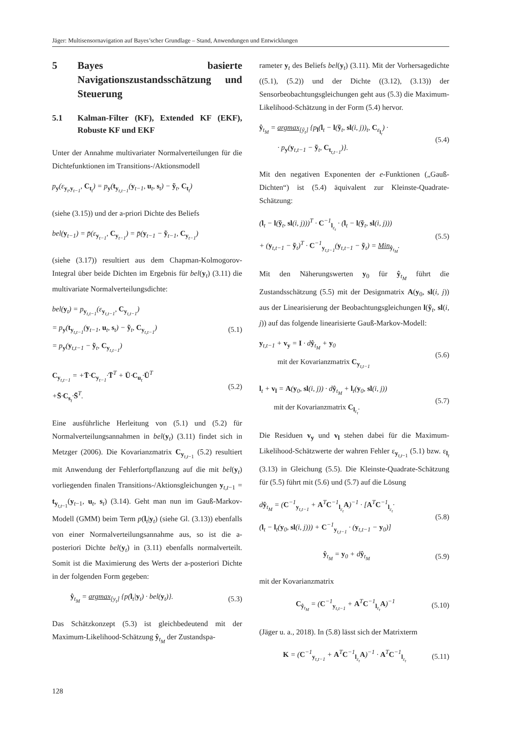Jäger: Multisensornavigation auf Bayes’scher Grundlage – Stand, Anwendungen und Entwicklungen
5 Bayes basierte Navigationszustandsschätzung und Steuerung
5.1 Kalman-Filter (KF), Extended KF (EKF), Robuste KF und EKF
Unter der Annahme multivariater Normalverteilungen für die Dichtefunktionen im Transitions-/Aktionsmodell
p<sub>y</sub>(ε<sub>y<sub>t</sub>,y<sub>t−1</sub></sub>, C<sub>t<sub>t</sub></sub>) = p<sub>y</sub>(t<sub>y<sub>t,t−1</sub></sub>(y<sub>t−1</sub>, u<sub>t</sub>, s<sub>t</sub>) − ỹ<sub>t</sub>, C<sub>t<sub>t</sub></sub>)
(siehe (3.15)) und der a-priori Dichte des Beliefs
bel(y<sub>t−1</sub>) = p̄(ε<sub>y<sub>t−1</sub></sub>, C<sub>y<sub>t−1</sub></sub>) = p̄(y<sub>t−1</sub> − ỹ<sub>t−1</sub>, C<sub>y<sub>t−1</sub></sub>)
(siehe (3.17)) resultiert aus dem Chapman-Kolmogorov-Integral über beide Dichten im Ergebnis für bel(y<sub>t</sub>) (3.11) die multivariate Normalverteilungsdichte:
bel(y<sub>t</sub>) = p<sub>y<sub>t,t−1</sub></sub>(ε<sub>y<sub>t,t−1</sub></sub>, C<sub>y<sub>t,t−1</sub></sub>)
= p<sub>y</sub>(t<sub>y<sub>t,t−1</sub></sub>(y<sub>t−1</sub>, u<sub>t</sub>, s<sub>t</sub>) − ỹ<sub>t</sub>, C<sub>y<sub>t,t−1</sub></sub>)
= p<sub>y</sub>(y<sub>t,t−1</sub> − ỹ<sub>t</sub>, C<sub>y<sub>t,t−1</sub></sub>) (5.1)
C<sub>y<sub>t,t−1</sub></sub> = +T̄·C<sub>y<sub>t−1</sub></sub>·T̄<sup>T</sup> + Ū·C<sub>u<sub>t</sub></sub>·Ū<sup>T</sup>
+S̄·C<sub>s<sub>t</sub></sub>·S̄<sup>T</sup>. (5.2)
Eine ausführliche Herleitung von (5.1) und (5.2) für Normalverteilungsannahmen in bel(y<sub>t</sub>) (3.11) findet sich in Metzger (2006). Die Kovarianzmatrix C<sub>y<sub>t,t−1</sub></sub> (5.2) resultiert mit Anwendung der Fehlerfortpflanzung auf die mit bel(y<sub>t</sub>) vorliegenden finalen Transitions-/Aktionsgleichungen y<sub>t,t−1</sub> = t<sub>y<sub>t,t−1</sub></sub>(y<sub>t−1</sub>, u<sub>t</sub>, s<sub>t</sub>) (3.14). Geht man nun im Gauß-Markov-Modell (GMM) beim Term p(l<sub>t</sub>|y<sub>t</sub>) (siehe Gl. (3.13)) ebenfalls von einer Normalverteilungsannahme aus, so ist die a-posteriori Dichte bel(y<sub>t</sub>) in (3.11) ebenfalls normalverteilt. Somit ist die Maximierung des Werts der a-posteriori Dichte in der folgenden Form gegeben:
ŷ<sub>t<sub>M</sub></sub> = argmax<sub>[y<sub>t</sub>]</sub> {p(l<sub>t</sub>|y<sub>t</sub>) · bel(y<sub>t</sub>)}. (5.3)
Das Schätzkonzept (5.3) ist gleichbedeutend mit der Maximum-Likelihood-Schätzung ŷ<sub>t<sub>M</sub></sub> der Zustandspa-
rameter y<sub>t</sub> des Beliefs bel(y<sub>t</sub>) (3.11). Mit der Vorhersagedichte ((5.1), (5.2)) und der Dichte ((3.12), (3.13)) der Sensorbeobachtungsgleichungen geht aus (5.3) die Maximum-Likelihood-Schätzung in der Form (5.4) hervor.
ŷ<sub>t<sub>M</sub></sub> = argmax<sub>[ỹ<sub>t</sub>]</sub> {p<sub>l</sub>(l<sub>t</sub> − l(ỹ<sub>t</sub>, sl(i, j))<sub>t</sub>, C<sub>ε<sub>l<sub>t</sub></sub></sub>) ·
· p<sub>y</sub>(y<sub>t,t−1</sub> − ỹ<sub>t</sub>, C<sub>t<sub>t,t−1</sub></sub>)}. (5.4)
Mit den negativen Exponenten der e-Funktionen („Gauß-Dichten“) ist (5.4) äquivalent zur Kleinste-Quadrate-Schätzung:
(l<sub>t</sub> − l(ỹ<sub>t</sub>, sl(i, j)))<sup>T</sup> · C<sup>−1</sup><sub>l<sub>ε<sub>t</sub></sub></sub> · (l<sub>t</sub> − l(ỹ<sub>t</sub>, sl(i, j)))
+ (y<sub>t,t−1</sub> − ỹ<sub>t</sub>)<sup>T</sup> · C<sup>−1</sup><sub>y<sub>t,t−1</sub></sub>(y<sub>t,t−1</sub> − ỹ<sub>t</sub>) = Min<sub>ŷ<sub>t<sub>M</sub></sub></sub>. (5.5)
Mit den Näherungswerten y<sub>0</sub> für ŷ<sub>t<sub>M</sub></sub> führt die Zustandsschätzung (5.5) mit der Designmatrix A(y<sub>0</sub>, sl(i, j)) aus der Linearisierung der Beobachtungsgleichungen l(ỹ<sub>t</sub>, sl(i, j)) auf das folgende linearisierte Gauß-Markov-Modell:
y<sub>t,t−1</sub> + v<sub>y</sub> = I · dŷ<sub>t<sub>M</sub></sub> + y<sub>0</sub>
mit der Kovarianzmatrix C<sub>y<sub>t,t−1</sub></sub> (5.6)
l<sub>t</sub> + v<sub>l</sub> = A(y<sub>0</sub>, sl(i, j)) · dŷ<sub>t<sub>M</sub></sub> + l<sub>t</sub>(y<sub>0</sub>, sl(i, j))
mit der Kovarianzmatrix C<sub>l<sub>ε<sub>t</sub></sub></sub>. (5.7)
Die Residuen v<sub>y</sub> und v<sub>l</sub> stehen dabei für die Maximum-Likelihood-Schätzwerte der wahren Fehler ε<sub>y<sub>t,t−1</sub></sub> (5.1) bzw. ε<sub>l<sub>t</sub></sub> (3.13) in Gleichung (5.5). Die Kleinste-Quadrate-Schätzung für (5.5) führt mit (5.6) und (5.7) auf die Lösung
dŷ<sub>t<sub>M</sub></sub> = (C<sup>−1</sup><sub>y<sub>t,t−1</sub></sub> + A<sup>T</sup>C<sup>−1</sup><sub>l<sub>ε<sub>t</sub></sub></sub>A)<sup>−1</sup> · [A<sup>T</sup>C<sup>−1</sup><sub>l<sub>ε<sub>t</sub></sub></sub>·
(l<sub>t</sub> − l<sub>t</sub>(y<sub>0</sub>, sl(i, j))) + C<sup>−1</sup><sub>y<sub>t,t−1</sub></sub> · (y<sub>t,t−1</sub> − y<sub>0</sub>)] (5.8)
ŷ<sub>t<sub>M</sub></sub> = y<sub>0</sub> + dŷ<sub>t<sub>M</sub></sub> (5.9)
mit der Kovarianzmatrix
C<sub>ŷ<sub>t<sub>M</sub></sub></sub> = (C<sup>−1</sup><sub>y<sub>t,t−1</sub></sub> + A<sup>T</sup>C<sup>−1</sup><sub>l<sub>ε<sub>t</sub></sub></sub>A)<sup>−1</sup> (5.10)
(Jäger u. a., 2018). In (5.8) lässt sich der Matrixterm
K = (C<sup>−1</sup><sub>y<sub>t,t−1</sub></sub> + A<sup>T</sup>C<sup>−1</sup><sub>l<sub>ε<sub>t</sub></sub></sub>A)<sup>−1</sup> · A<sup>T</sup>C<sup>−1</sup><sub>l<sub>ε<sub>t</sub></sub></sub> (5.11)
128